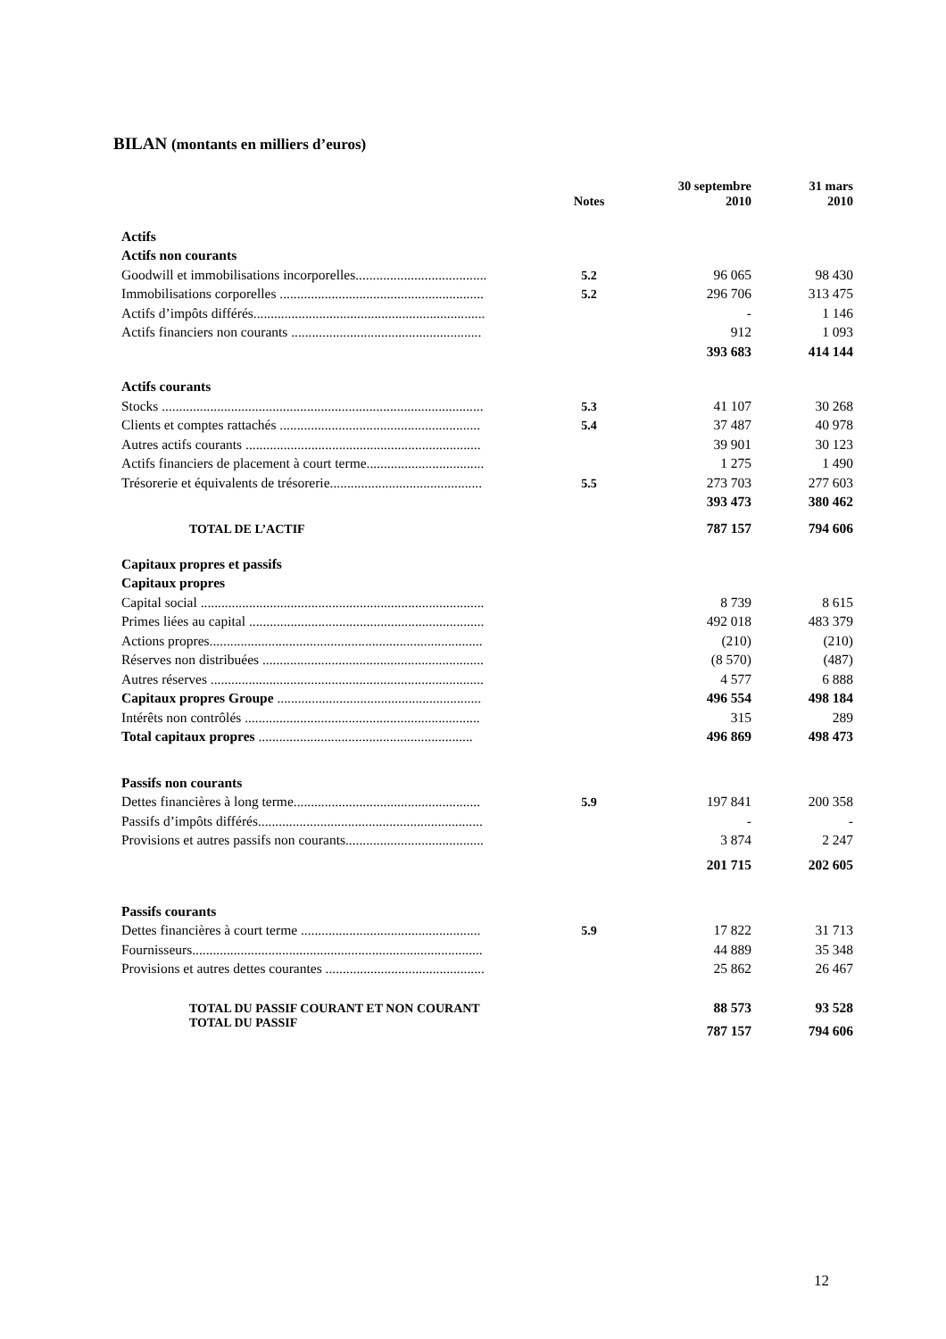BILAN (montants en milliers d’euros)
| | Notes | 30 septembre 2010 | 31 mars 2010 |
| --- | --- | --- | --- |
| Actifs | | | |
| Actifs non courants | | | |
| Goodwill et immobilisations incorporelles...................................... | 5.2 | 96 065 | 98 430 |
| Immobilisations corporelles ........................................................... | 5.2 | 296 706 | 313 475 |
| Actifs d’impôts différés................................................................... | | - | 1 146 |
| Actifs financiers non courants ....................................................... | | 912 | 1 093 |
| | | 393 683 | 414 144 |
| Actifs courants | | | |
| Stocks ............................................................................................. | 5.3 | 41 107 | 30 268 |
| Clients et comptes rattachés .......................................................... | 5.4 | 37 487 | 40 978 |
| Autres actifs courants .................................................................... | | 39 901 | 30 123 |
| Actifs financiers de placement à court terme.................................. | | 1 275 | 1 490 |
| Trésorerie et équivalents de trésorerie............................................ | 5.5 | 273 703 | 277 603 |
| | | 393 473 | 380 462 |
| TOTAL DE L’ACTIF | | 787 157 | 794 606 |
| Capitaux propres et passifs | | | |
| Capitaux propres | | | |
| Capital social .................................................................................. | | 8 739 | 8 615 |
| Primes liées au capital .................................................................... | | 492 018 | 483 379 |
| Actions propres............................................................................... | | (210) | (210) |
| Réserves non distribuées ................................................................ | | (8 570) | (487) |
| Autres réserves ............................................................................... | | 4 577 | 6 888 |
| Capitaux propres Groupe ........................................................... | | 496 554 | 498 184 |
| Intérêts non contrôlés .................................................................... | | 315 | 289 |
| Total capitaux propres .............................................................. | | 496 869 | 498 473 |
| Passifs non courants | | | |
| Dettes financières à long terme...................................................... | 5.9 | 197 841 | 200 358 |
| Passifs d’impôts différés................................................................. | | - | - |
| Provisions et autres passifs non courants........................................ | | 3 874 | 2 247 |
| | | 201 715 | 202 605 |
| Passifs courants | | | |
| Dettes financières à court terme .................................................... | 5.9 | 17 822 | 31 713 |
| Fournisseurs.................................................................................... | | 44 889 | 35 348 |
| Provisions et autres dettes courantes .............................................. | | 25 862 | 26 467 |
| TOTAL DU PASSIF COURANT ET NON COURANT | | 88 573 | 93 528 |
| TOTAL DU PASSIF | | 787 157 | 794 606 |
12